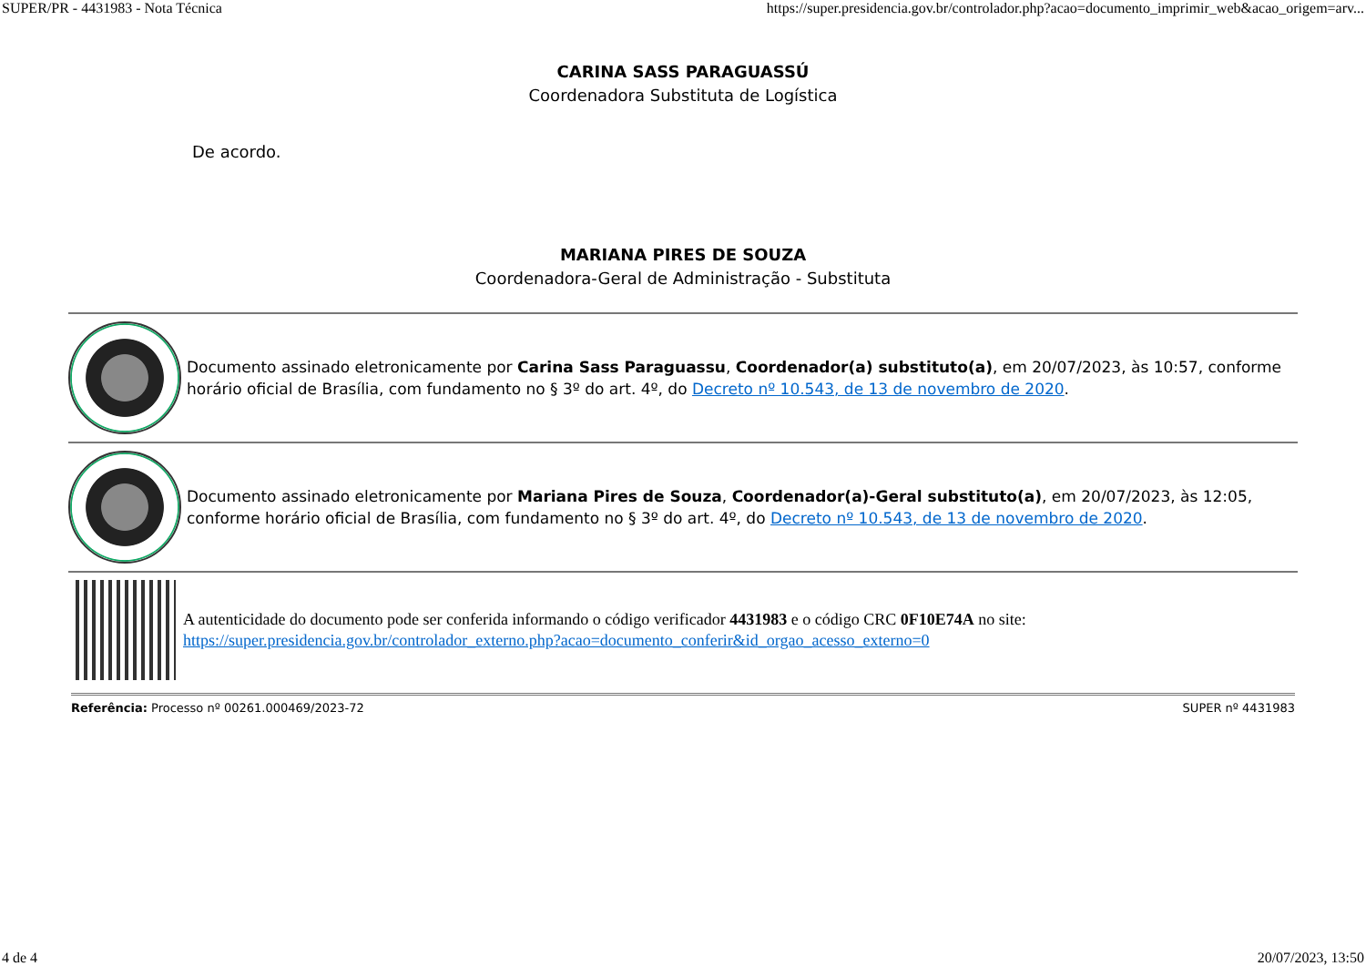SUPER/PR - 4431983 - Nota Técnica https://super.presidencia.gov.br/controlador.php?acao=documento_imprimir_web&acao_origem=arv...
CARINA SASS PARAGUASSÚ
Coordenadora Substituta de Logística
De acordo.
MARIANA PIRES DE SOUZA
Coordenadora-Geral de Administração - Substituta
Documento assinado eletronicamente por Carina Sass Paraguassu, Coordenador(a) substituto(a), em 20/07/2023, às 10:57, conforme horário oficial de Brasília, com fundamento no § 3º do art. 4º, do Decreto nº 10.543, de 13 de novembro de 2020.
Documento assinado eletronicamente por Mariana Pires de Souza, Coordenador(a)-Geral substituto(a), em 20/07/2023, às 12:05, conforme horário oficial de Brasília, com fundamento no § 3º do art. 4º, do Decreto nº 10.543, de 13 de novembro de 2020.
A autenticidade do documento pode ser conferida informando o código verificador 4431983 e o código CRC 0F10E74A no site:
https://super.presidencia.gov.br/controlador_externo.php?acao=documento_conferir&id_orgao_acesso_externo=0
Referência: Processo nº 00261.000469/2023-72 SUPER nº 4431983
4 de 4 20/07/2023, 13:50